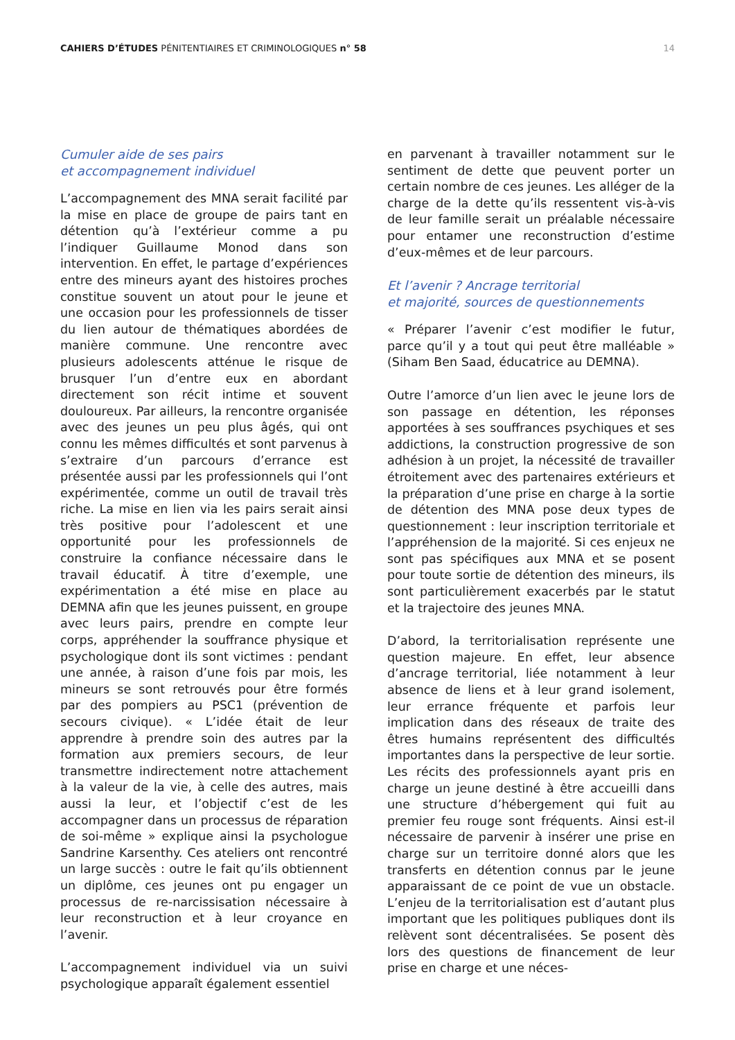CAHIERS D’ÉTUDES PÉNITENTIAIRES ET CRIMINOLOGIQUES n° 58 14
Cumuler aide de ses pairs
et accompagnement individuel
L’accompagnement des MNA serait facilité par la mise en place de groupe de pairs tant en détention qu’à l’extérieur comme a pu l’indiquer Guillaume Monod dans son intervention. En effet, le partage d’expériences entre des mineurs ayant des histoires proches constitue souvent un atout pour le jeune et une occasion pour les professionnels de tisser du lien autour de thématiques abordées de manière commune. Une rencontre avec plusieurs adolescents atténue le risque de brusquer l’un d’entre eux en abordant directement son récit intime et souvent douloureux. Par ailleurs, la rencontre organisée avec des jeunes un peu plus âgés, qui ont connu les mêmes difficultés et sont parvenus à s’extraire d’un parcours d’errance est présentée aussi par les professionnels qui l’ont expérimentée, comme un outil de travail très riche. La mise en lien via les pairs serait ainsi très positive pour l’adolescent et une opportunité pour les professionnels de construire la confiance nécessaire dans le travail éducatif. À titre d’exemple, une expérimentation a été mise en place au DEMNA afin que les jeunes puissent, en groupe avec leurs pairs, prendre en compte leur corps, appréhender la souffrance physique et psychologique dont ils sont victimes : pendant une année, à raison d’une fois par mois, les mineurs se sont retrouvés pour être formés par des pompiers au PSC1 (prévention de secours civique). « L’idée était de leur apprendre à prendre soin des autres par la formation aux premiers secours, de leur transmettre indirectement notre attachement à la valeur de la vie, à celle des autres, mais aussi la leur, et l’objectif c’est de les accompagner dans un processus de réparation de soi-même » explique ainsi la psychologue Sandrine Karsenthy. Ces ateliers ont rencontré un large succès : outre le fait qu’ils obtiennent un diplôme, ces jeunes ont pu engager un processus de re-narcissisation nécessaire à leur reconstruction et à leur croyance en l’avenir.
L’accompagnement individuel via un suivi psychologique apparaît également essentiel
en parvenant à travailler notamment sur le sentiment de dette que peuvent porter un certain nombre de ces jeunes. Les alléger de la charge de la dette qu’ils ressentent vis-à-vis de leur famille serait un préalable nécessaire pour entamer une reconstruction d’estime d’eux-mêmes et de leur parcours.
Et l’avenir ? Ancrage territorial
et majorité, sources de questionnements
« Préparer l’avenir c’est modifier le futur, parce qu’il y a tout qui peut être malléable » (Siham Ben Saad, éducatrice au DEMNA).
Outre l’amorce d’un lien avec le jeune lors de son passage en détention, les réponses apportées à ses souffrances psychiques et ses addictions, la construction progressive de son adhésion à un projet, la nécessité de travailler étroitement avec des partenaires extérieurs et la préparation d’une prise en charge à la sortie de détention des MNA pose deux types de questionnement : leur inscription territoriale et l’appréhension de la majorité. Si ces enjeux ne sont pas spécifiques aux MNA et se posent pour toute sortie de détention des mineurs, ils sont particulièrement exacerbés par le statut et la trajectoire des jeunes MNA.
D’abord, la territorialisation représente une question majeure. En effet, leur absence d’ancrage territorial, liée notamment à leur absence de liens et à leur grand isolement, leur errance fréquente et parfois leur implication dans des réseaux de traite des êtres humains représentent des difficultés importantes dans la perspective de leur sortie. Les récits des professionnels ayant pris en charge un jeune destiné à être accueilli dans une structure d’hébergement qui fuit au premier feu rouge sont fréquents. Ainsi est-il nécessaire de parvenir à insérer une prise en charge sur un territoire donné alors que les transferts en détention connus par le jeune apparaissant de ce point de vue un obstacle. L’enjeu de la territorialisation est d’autant plus important que les politiques publiques dont ils relèvent sont décentralisées. Se posent dès lors des questions de financement de leur prise en charge et une néces-